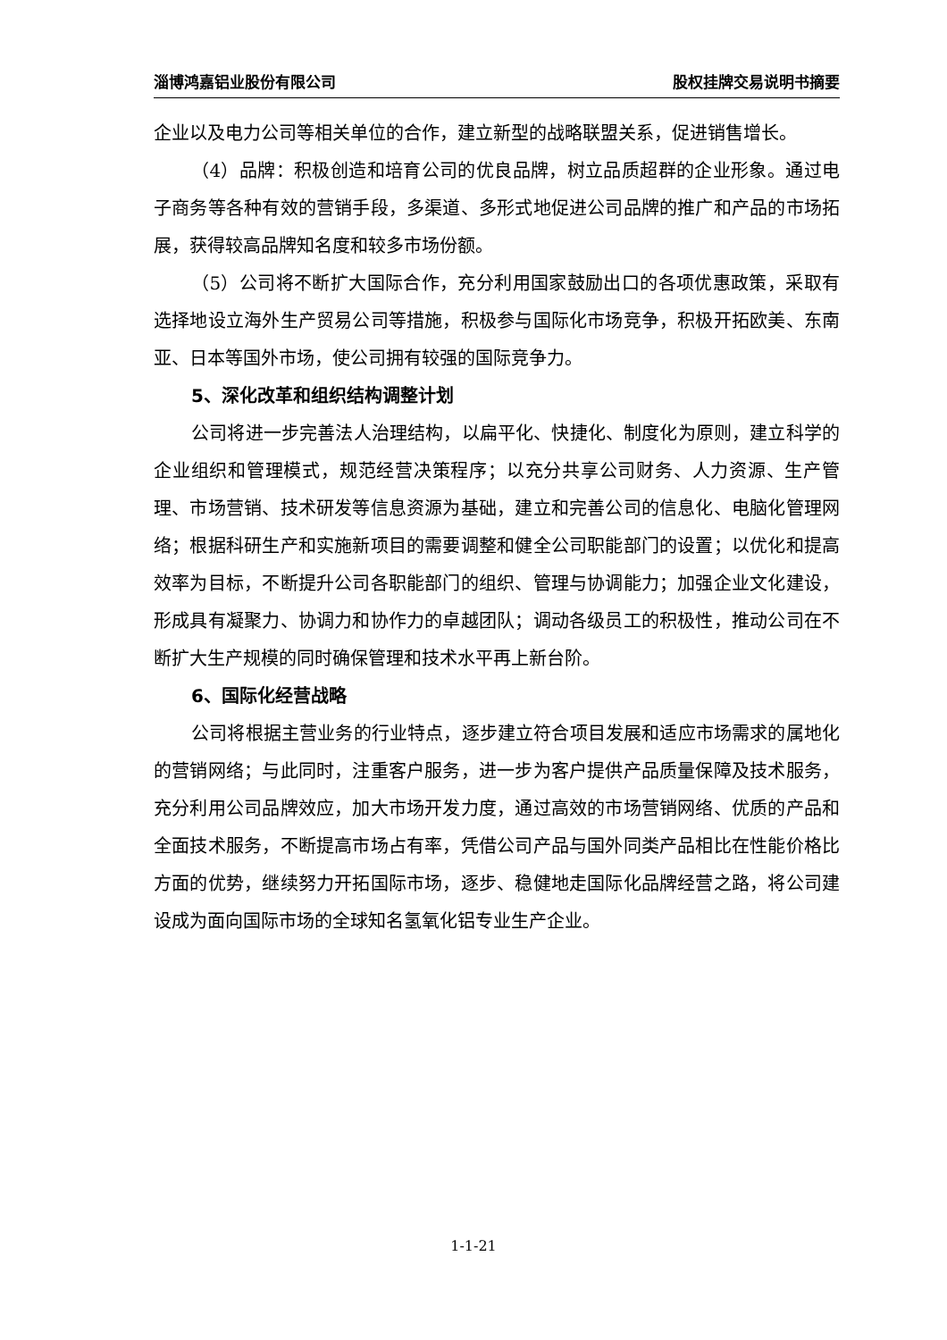淄博鸿嘉铝业股份有限公司 股权挂牌交易说明书摘要
企业以及电力公司等相关单位的合作，建立新型的战略联盟关系，促进销售增长。
（4）品牌：积极创造和培育公司的优良品牌，树立品质超群的企业形象。通过电子商务等各种有效的营销手段，多渠道、多形式地促进公司品牌的推广和产品的市场拓展，获得较高品牌知名度和较多市场份额。
（5）公司将不断扩大国际合作，充分利用国家鼓励出口的各项优惠政策，采取有选择地设立海外生产贸易公司等措施，积极参与国际化市场竞争，积极开拓欧美、东南亚、日本等国外市场，使公司拥有较强的国际竞争力。
5、深化改革和组织结构调整计划
公司将进一步完善法人治理结构，以扁平化、快捷化、制度化为原则，建立科学的企业组织和管理模式，规范经营决策程序；以充分共享公司财务、人力资源、生产管理、市场营销、技术研发等信息资源为基础，建立和完善公司的信息化、电脑化管理网络；根据科研生产和实施新项目的需要调整和健全公司职能部门的设置；以优化和提高效率为目标，不断提升公司各职能部门的组织、管理与协调能力；加强企业文化建设，形成具有凝聚力、协调力和协作力的卓越团队；调动各级员工的积极性，推动公司在不断扩大生产规模的同时确保管理和技术水平再上新台阶。
6、国际化经营战略
公司将根据主营业务的行业特点，逐步建立符合项目发展和适应市场需求的属地化的营销网络；与此同时，注重客户服务，进一步为客户提供产品质量保障及技术服务，充分利用公司品牌效应，加大市场开发力度，通过高效的市场营销网络、优质的产品和全面技术服务，不断提高市场占有率，凭借公司产品与国外同类产品相比在性能价格比方面的优势，继续努力开拓国际市场，逐步、稳健地走国际化品牌经营之路，将公司建设成为面向国际市场的全球知名氢氧化铝专业生产企业。
1-1-21